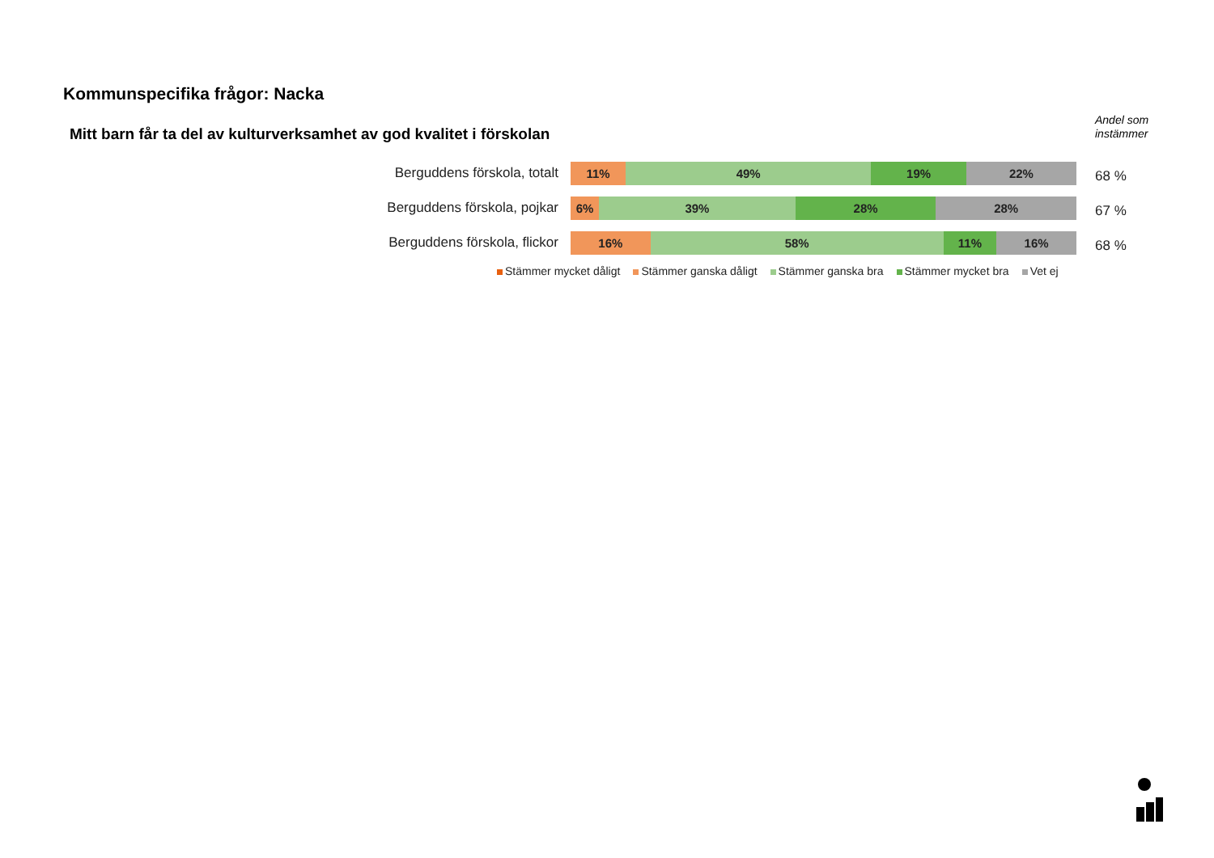Kommunspecifika frågor: Nacka
Mitt barn får ta del av kulturverksamhet av god kvalitet i förskolan
Andel som
instämmer
Berguddens förskola, totalt
11% 49% 19% 22%
68 %
Berguddens förskola, pojkar
6% 39% 28% 28%
67 %
Berguddens förskola, flickor
16% 58% 11% 16%
68 %
Stämmer mycket dåligt Stämmer ganska dåligt Stämmer ganska bra Stämmer mycket bra Vet ej